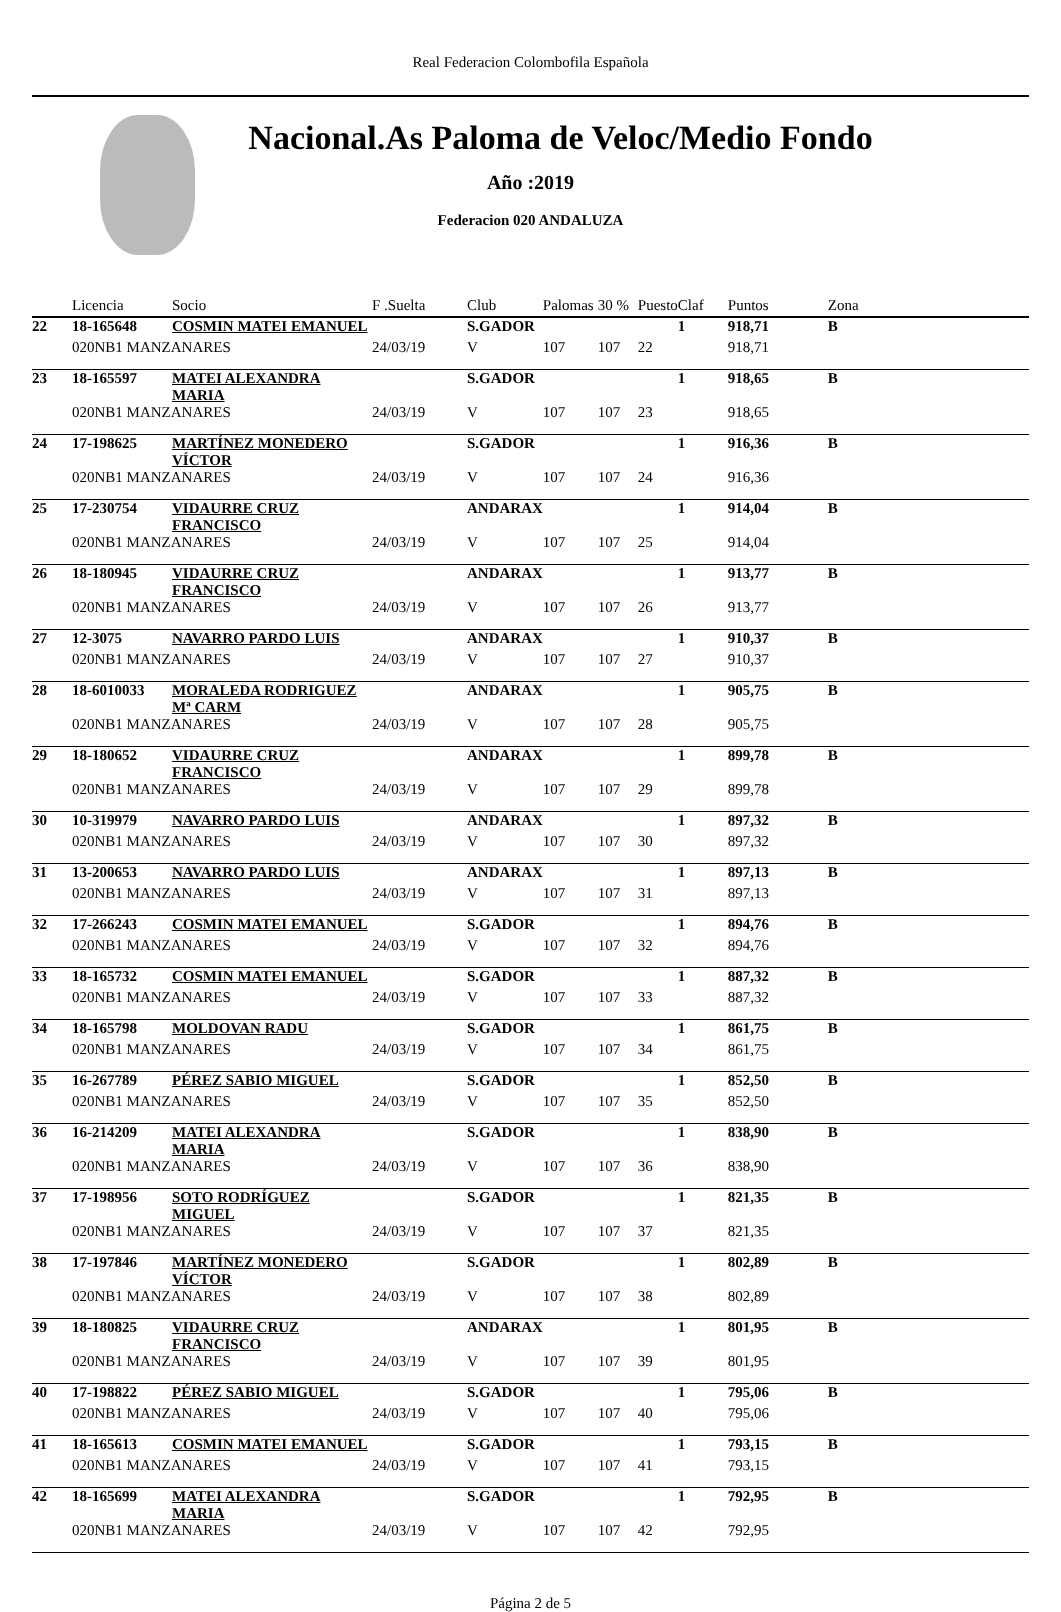Real Federacion Colombofila Española
Nacional.As Paloma de Veloc/Medio Fondo
Año :2019
Federacion 020 ANDALUZA
| | Licencia | Socio | F .Suelta | Club | Palomas | 30 % | Puesto | Claf | Puntos | Zona |
| --- | --- | --- | --- | --- | --- | --- | --- | --- | --- | --- |
| 22 | 18-165648 | COSMIN MATEI EMANUEL | | S.GADOR | | | | 1 | 918,71 | B |
| | 020NB1 MANZANARES | | 24/03/19 | V | 107 | 107 | 22 | | 918,71 | |
| 23 | 18-165597 | MATEI ALEXANDRA MARIA | | S.GADOR | | | | 1 | 918,65 | B |
| | 020NB1 MANZANARES | | 24/03/19 | V | 107 | 107 | 23 | | 918,65 | |
| 24 | 17-198625 | MARTÍNEZ MONEDERO VÍCTOR | | S.GADOR | | | | 1 | 916,36 | B |
| | 020NB1 MANZANARES | | 24/03/19 | V | 107 | 107 | 24 | | 916,36 | |
| 25 | 17-230754 | VIDAURRE CRUZ FRANCISCO | | ANDARAX | | | | 1 | 914,04 | B |
| | 020NB1 MANZANARES | | 24/03/19 | V | 107 | 107 | 25 | | 914,04 | |
| 26 | 18-180945 | VIDAURRE CRUZ FRANCISCO | | ANDARAX | | | | 1 | 913,77 | B |
| | 020NB1 MANZANARES | | 24/03/19 | V | 107 | 107 | 26 | | 913,77 | |
| 27 | 12-3075 | NAVARRO PARDO LUIS | | ANDARAX | | | | 1 | 910,37 | B |
| | 020NB1 MANZANARES | | 24/03/19 | V | 107 | 107 | 27 | | 910,37 | |
| 28 | 18-6010033 | MORALEDA RODRIGUEZ Mª CARM | | ANDARAX | | | | 1 | 905,75 | B |
| | 020NB1 MANZANARES | | 24/03/19 | V | 107 | 107 | 28 | | 905,75 | |
| 29 | 18-180652 | VIDAURRE CRUZ FRANCISCO | | ANDARAX | | | | 1 | 899,78 | B |
| | 020NB1 MANZANARES | | 24/03/19 | V | 107 | 107 | 29 | | 899,78 | |
| 30 | 10-319979 | NAVARRO PARDO LUIS | | ANDARAX | | | | 1 | 897,32 | B |
| | 020NB1 MANZANARES | | 24/03/19 | V | 107 | 107 | 30 | | 897,32 | |
| 31 | 13-200653 | NAVARRO PARDO LUIS | | ANDARAX | | | | 1 | 897,13 | B |
| | 020NB1 MANZANARES | | 24/03/19 | V | 107 | 107 | 31 | | 897,13 | |
| 32 | 17-266243 | COSMIN MATEI EMANUEL | | S.GADOR | | | | 1 | 894,76 | B |
| | 020NB1 MANZANARES | | 24/03/19 | V | 107 | 107 | 32 | | 894,76 | |
| 33 | 18-165732 | COSMIN MATEI EMANUEL | | S.GADOR | | | | 1 | 887,32 | B |
| | 020NB1 MANZANARES | | 24/03/19 | V | 107 | 107 | 33 | | 887,32 | |
| 34 | 18-165798 | MOLDOVAN RADU | | S.GADOR | | | | 1 | 861,75 | B |
| | 020NB1 MANZANARES | | 24/03/19 | V | 107 | 107 | 34 | | 861,75 | |
| 35 | 16-267789 | PÉREZ SABIO MIGUEL | | S.GADOR | | | | 1 | 852,50 | B |
| | 020NB1 MANZANARES | | 24/03/19 | V | 107 | 107 | 35 | | 852,50 | |
| 36 | 16-214209 | MATEI ALEXANDRA MARIA | | S.GADOR | | | | 1 | 838,90 | B |
| | 020NB1 MANZANARES | | 24/03/19 | V | 107 | 107 | 36 | | 838,90 | |
| 37 | 17-198956 | SOTO RODRÍGUEZ MIGUEL | | S.GADOR | | | | 1 | 821,35 | B |
| | 020NB1 MANZANARES | | 24/03/19 | V | 107 | 107 | 37 | | 821,35 | |
| 38 | 17-197846 | MARTÍNEZ MONEDERO VÍCTOR | | S.GADOR | | | | 1 | 802,89 | B |
| | 020NB1 MANZANARES | | 24/03/19 | V | 107 | 107 | 38 | | 802,89 | |
| 39 | 18-180825 | VIDAURRE CRUZ FRANCISCO | | ANDARAX | | | | 1 | 801,95 | B |
| | 020NB1 MANZANARES | | 24/03/19 | V | 107 | 107 | 39 | | 801,95 | |
| 40 | 17-198822 | PÉREZ SABIO MIGUEL | | S.GADOR | | | | 1 | 795,06 | B |
| | 020NB1 MANZANARES | | 24/03/19 | V | 107 | 107 | 40 | | 795,06 | |
| 41 | 18-165613 | COSMIN MATEI EMANUEL | | S.GADOR | | | | 1 | 793,15 | B |
| | 020NB1 MANZANARES | | 24/03/19 | V | 107 | 107 | 41 | | 793,15 | |
| 42 | 18-165699 | MATEI ALEXANDRA MARIA | | S.GADOR | | | | 1 | 792,95 | B |
| | 020NB1 MANZANARES | | 24/03/19 | V | 107 | 107 | 42 | | 792,95 | |
Página 2 de 5